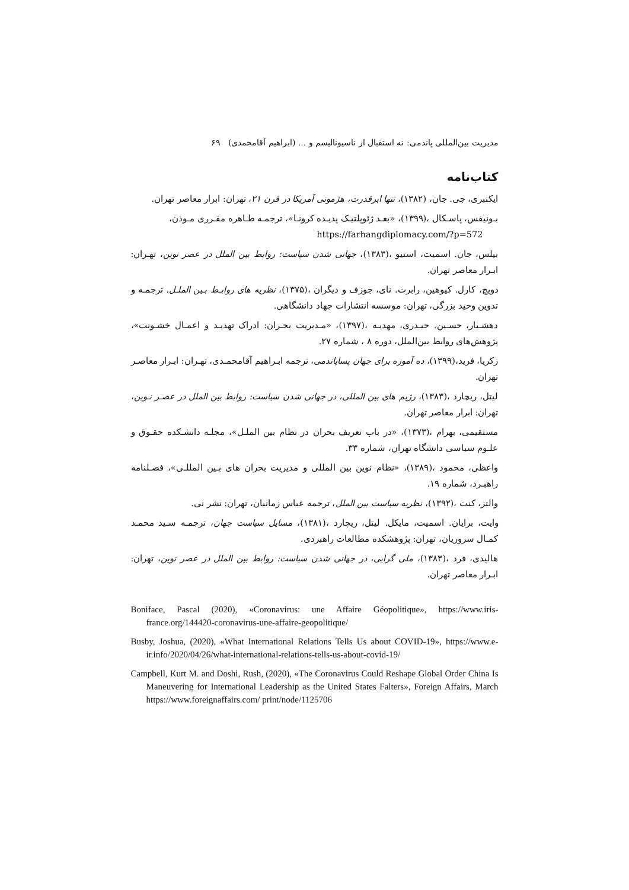مدیریت بین‌المللی پاندمی: نه استقبال از ناسیونالیسم و ... (ابراهیم آقامحمدی) ۶۹
کتاب‌نامه
ایکنبری، جی. جان، (۱۳۸۲)، تنها ابرقدرت، هژمونی آمریکا در قرن ۲۱، تهران: ابرار معاصر تهران.
بـونیفس، پاسـکال ،(۱۳۹۹)، «بعـد ژئوپلتیـک پدیـده کرونـا»، ترجمـه طـاهره مقـرری مـوذن،
https://farhangdiplomacy.com/?p=572
بیلس، جان. اسمیت، استیو ،(۱۳۸۳)، جهانی شدن سیاست: روابط بین الملل در عصر نوین، تهـران: ابـرار معاصر تهران.
دویچ، کارل. کیوهین، رابرت. نای، جوزف و دیگران ،(۱۳۷۵)، نظریه های روابـط بـین الملـل. ترجمـه و تدوین وحید بزرگی، تهران: موسسه انتشارات جهاد دانشگاهی.
دهشـیار، حسـین. حیـدری، مهدیـه ،(۱۳۹۷)، «مـدیریت بحـران: ادراک تهدیـد و اعمـال خشـونت»، پژوهش‌های روابط بین‌الملل، دوره ۸ ، شماره ۲۷.
زکریا، فرید،(۱۳۹۹)، ده آموزه برای جهان پساپاندمی، ترجمه ابـراهیم آقامحمـدی، تهـران: ابـرار معاصـر تهران.
لیتل، ریچارد ،(۱۳۸۳)، رژیم های بین المللی، در جهانی شدن سیاست: روابط بین الملل در عصـر نـوین، تهران: ابرار معاصر تهران.
مستقیمی، بهرام ،(۱۳۷۳)، «در باب تعریف بحران در نظام بین الملـل»، مجلـه دانشـکده حقـوق و علـوم سیاسی دانشگاه تهران، شماره ۳۳.
واعظی، محمود ،(۱۳۸۹)، «نظام نوین بین المللی و مدیریت بحران های بـین المللـی»، فصـلنامه راهبـرد، شماره ۱۹.
والتز، کنت ،(۱۳۹۲)، نظریه سیاست بین الملل، ترجمه عباس زمانیان، تهران: نشر نی.
وایت، برایان. اسمیت، مایکل. لیتل، ریچارد ،(۱۳۸۱)، مسایل سیاست جهان، ترجمـه سـید محمـد کمـال سروریان، تهران: پژوهشکده مطالعات راهبردی.
هالیدی، فرد ،(۱۳۸۳)، ملی گرایی، در جهانی شدن سیاست: روابط بین الملل در عصر نوین، تهران: ابـرار معاصر تهران.
Boniface, Pascal (2020), «Coronavirus: une Affaire Géopolitique», https://www.iris-france.org/144420-coronavirus-une-affaire-geopolitique/
Busby, Joshua, (2020), «What International Relations Tells Us about COVID-19», https://www.e-ir.info/2020/04/26/what-international-relations-tells-us-about-covid-19/
Campbell, Kurt M. and Doshi, Rush, (2020), «The Coronavirus Could Reshape Global Order China Is Maneuvering for International Leadership as the United States Falters», Foreign Affairs, March https://www.foreignaffairs.com/ print/node/1125706